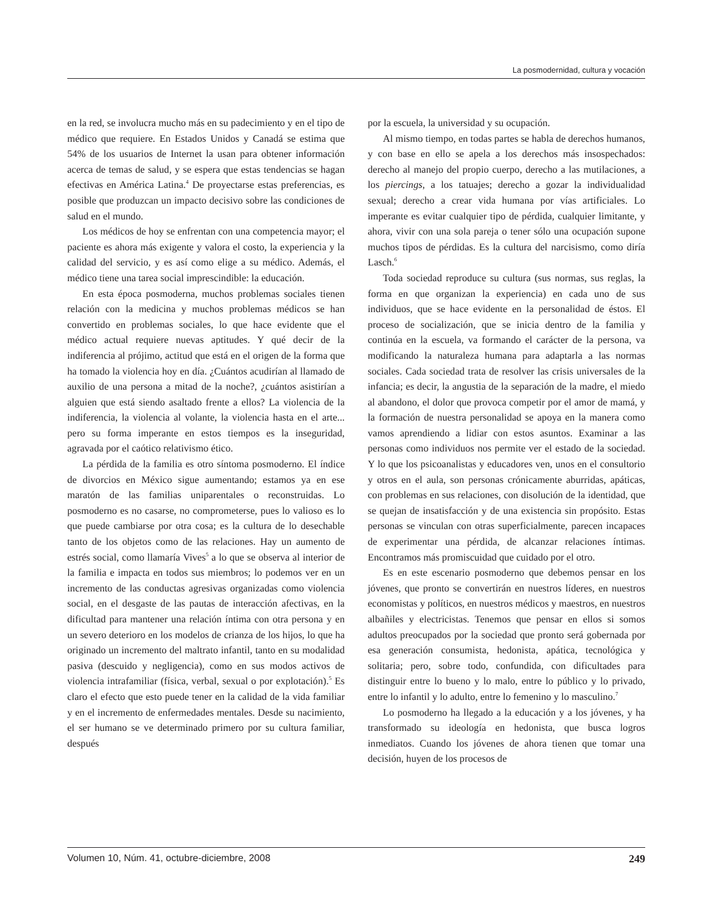La posmodernidad, cultura y vocación
en la red, se involucra mucho más en su padecimiento y en el tipo de médico que requiere. En Estados Unidos y Canadá se estima que 54% de los usuarios de Internet la usan para obtener información acerca de temas de salud, y se espera que estas tendencias se hagan efectivas en América Latina.<sup>4</sup> De proyectarse estas preferencias, es posible que produzcan un impacto decisivo sobre las condiciones de salud en el mundo.
Los médicos de hoy se enfrentan con una competencia mayor; el paciente es ahora más exigente y valora el costo, la experiencia y la calidad del servicio, y es así como elige a su médico. Además, el médico tiene una tarea social imprescindible: la educación.
En esta época posmoderna, muchos problemas sociales tienen relación con la medicina y muchos problemas médicos se han convertido en problemas sociales, lo que hace evidente que el médico actual requiere nuevas aptitudes. Y qué decir de la indiferencia al prójimo, actitud que está en el origen de la forma que ha tomado la violencia hoy en día. ¿Cuántos acudirían al llamado de auxilio de una persona a mitad de la noche?, ¿cuántos asistirían a alguien que está siendo asaltado frente a ellos? La violencia de la indiferencia, la violencia al volante, la violencia hasta en el arte... pero su forma imperante en estos tiempos es la inseguridad, agravada por el caótico relativismo ético.
La pérdida de la familia es otro síntoma posmoderno. El índice de divorcios en México sigue aumentando; estamos ya en ese maratón de las familias uniparentales o reconstruidas. Lo posmoderno es no casarse, no comprometerse, pues lo valioso es lo que puede cambiarse por otra cosa; es la cultura de lo desechable tanto de los objetos como de las relaciones. Hay un aumento de estrés social, como llamaría Vives<sup>5</sup> a lo que se observa al interior de la familia e impacta en todos sus miembros; lo podemos ver en un incremento de las conductas agresivas organizadas como violencia social, en el desgaste de las pautas de interacción afectivas, en la dificultad para mantener una relación íntima con otra persona y en un severo deterioro en los modelos de crianza de los hijos, lo que ha originado un incremento del maltrato infantil, tanto en su modalidad pasiva (descuido y negligencia), como en sus modos activos de violencia intrafamiliar (física, verbal, sexual o por explotación).<sup>5</sup> Es claro el efecto que esto puede tener en la calidad de la vida familiar y en el incremento de enfermedades mentales. Desde su nacimiento, el ser humano se ve determinado primero por su cultura familiar, después
por la escuela, la universidad y su ocupación.
Al mismo tiempo, en todas partes se habla de derechos humanos, y con base en ello se apela a los derechos más insospechados: derecho al manejo del propio cuerpo, derecho a las mutilaciones, a los piercings, a los tatuajes; derecho a gozar la individualidad sexual; derecho a crear vida humana por vías artificiales. Lo imperante es evitar cualquier tipo de pérdida, cualquier limitante, y ahora, vivir con una sola pareja o tener sólo una ocupación supone muchos tipos de pérdidas. Es la cultura del narcisismo, como diría Lasch.<sup>6</sup>
Toda sociedad reproduce su cultura (sus normas, sus reglas, la forma en que organizan la experiencia) en cada uno de sus individuos, que se hace evidente en la personalidad de éstos. El proceso de socialización, que se inicia dentro de la familia y continúa en la escuela, va formando el carácter de la persona, va modificando la naturaleza humana para adaptarla a las normas sociales. Cada sociedad trata de resolver las crisis universales de la infancia; es decir, la angustia de la separación de la madre, el miedo al abandono, el dolor que provoca competir por el amor de mamá, y la formación de nuestra personalidad se apoya en la manera como vamos aprendiendo a lidiar con estos asuntos. Examinar a las personas como individuos nos permite ver el estado de la sociedad. Y lo que los psicoanalistas y educadores ven, unos en el consultorio y otros en el aula, son personas crónicamente aburridas, apáticas, con problemas en sus relaciones, con disolución de la identidad, que se quejan de insatisfacción y de una existencia sin propósito. Estas personas se vinculan con otras superficialmente, parecen incapaces de experimentar una pérdida, de alcanzar relaciones íntimas. Encontramos más promiscuidad que cuidado por el otro.
Es en este escenario posmoderno que debemos pensar en los jóvenes, que pronto se convertirán en nuestros líderes, en nuestros economistas y políticos, en nuestros médicos y maestros, en nuestros albañiles y electricistas. Tenemos que pensar en ellos si somos adultos preocupados por la sociedad que pronto será gobernada por esa generación consumista, hedonista, apática, tecnológica y solitaria; pero, sobre todo, confundida, con dificultades para distinguir entre lo bueno y lo malo, entre lo público y lo privado, entre lo infantil y lo adulto, entre lo femenino y lo masculino.<sup>7</sup>
Lo posmoderno ha llegado a la educación y a los jóvenes, y ha transformado su ideología en hedonista, que busca logros inmediatos. Cuando los jóvenes de ahora tienen que tomar una decisión, huyen de los procesos de
Volumen 10, Núm. 41, octubre-diciembre, 2008 249